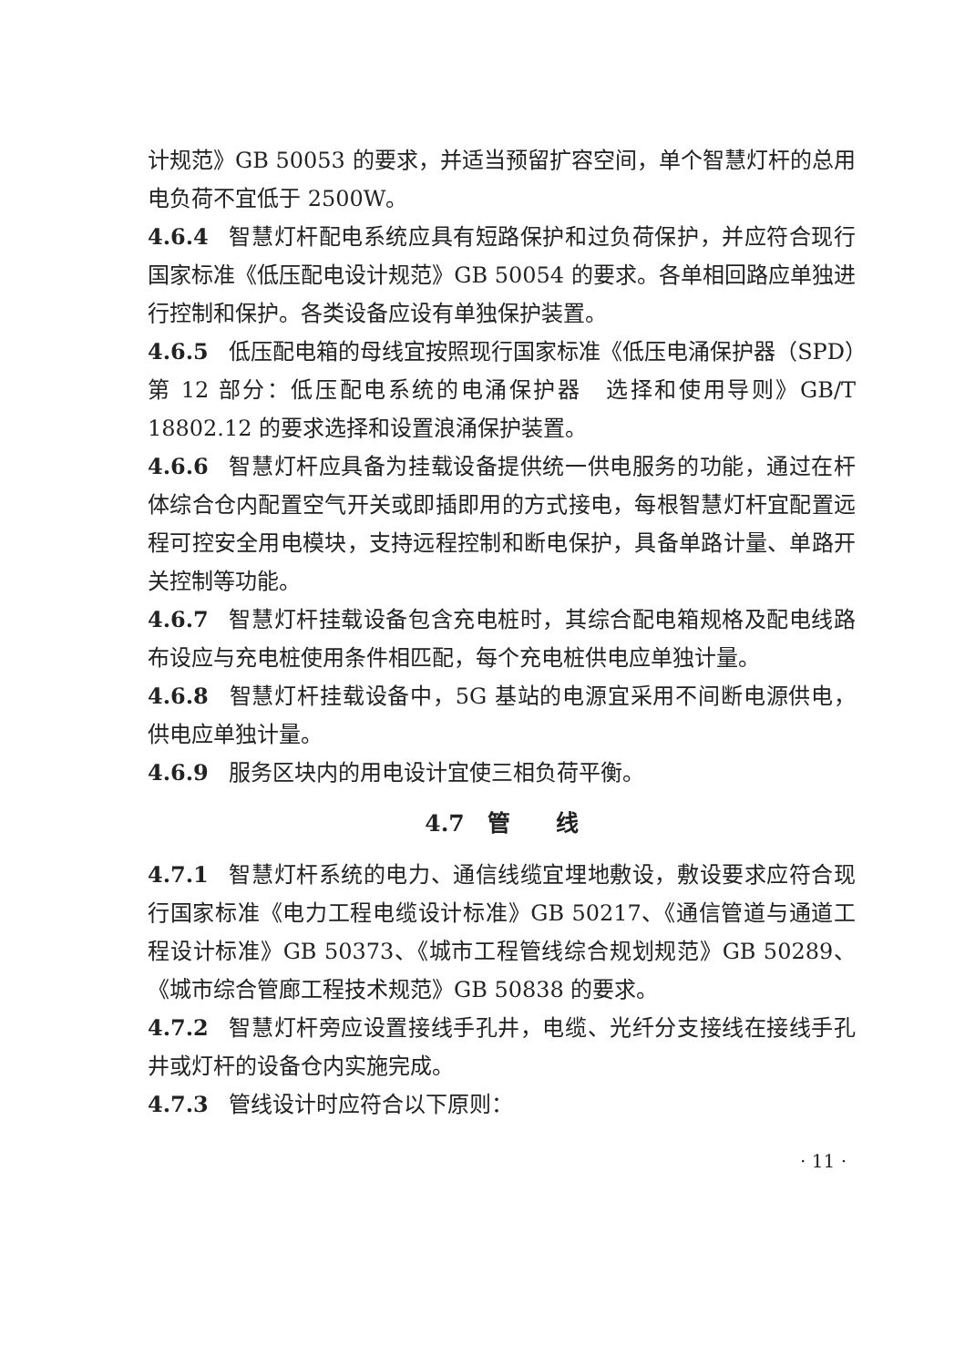计规范》GB 50053 的要求，并适当预留扩容空间，单个智慧灯杆的总用电负荷不宜低于 2500W。
4.6.4 智慧灯杆配电系统应具有短路保护和过负荷保护，并应符合现行国家标准《低压配电设计规范》GB 50054 的要求。各单相回路应单独进行控制和保护。各类设备应设有单独保护装置。
4.6.5 低压配电箱的母线宜按照现行国家标准《低压电涌保护器（SPD）第 12 部分：低压配电系统的电涌保护器　选择和使用导则》GB/T 18802.12 的要求选择和设置浪涌保护装置。
4.6.6 智慧灯杆应具备为挂载设备提供统一供电服务的功能，通过在杆体综合仓内配置空气开关或即插即用的方式接电，每根智慧灯杆宜配置远程可控安全用电模块，支持远程控制和断电保护，具备单路计量、单路开关控制等功能。
4.6.7 智慧灯杆挂载设备包含充电桩时，其综合配电箱规格及配电线路布设应与充电桩使用条件相匹配，每个充电桩供电应单独计量。
4.6.8 智慧灯杆挂载设备中，5G 基站的电源宜采用不间断电源供电，供电应单独计量。
4.6.9 服务区块内的用电设计宜使三相负荷平衡。
4.7　管　　线
4.7.1 智慧灯杆系统的电力、通信线缆宜埋地敷设，敷设要求应符合现行国家标准《电力工程电缆设计标准》GB 50217、《通信管道与通道工程设计标准》GB 50373、《城市工程管线综合规划规范》GB 50289、《城市综合管廊工程技术规范》GB 50838 的要求。
4.7.2 智慧灯杆旁应设置接线手孔井，电缆、光纤分支接线在接线手孔井或灯杆的设备仓内实施完成。
4.7.3 管线设计时应符合以下原则：
· 11 ·